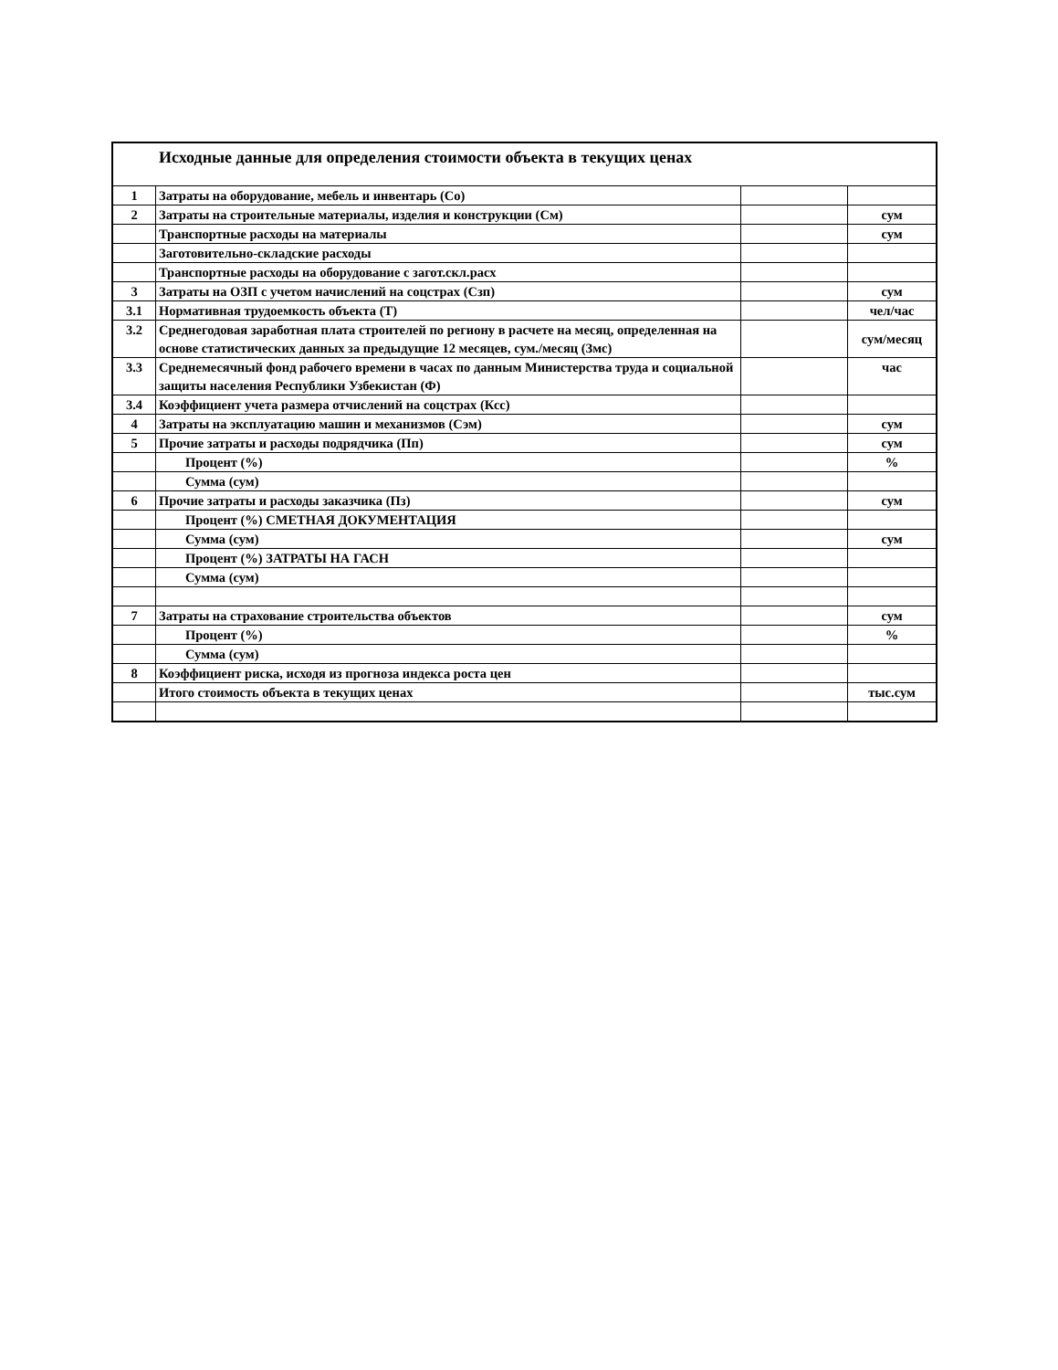| Исходные данные для определения стоимости объекта в текущих ценах | | | |
| --- | --- | --- | --- |
| 1 | Затраты на оборудование, мебель и инвентарь (Со) | | |
| 2 | Затраты на строительные материалы, изделия и конструкции (См) | | сум |
| | Транспортные расходы на материалы | | сум |
| | Заготовительно-складские расходы | | |
| | Транспортные расходы на оборудование с загот.скл.расх | | |
| 3 | Затраты на ОЗП с учетом начислений на соцстрах (Сзп) | | сум |
| 3.1 | Нормативная трудоемкость объекта (Т) | | чел/час |
| 3.2 | Среднегодовая заработная плата строителей по региону в расчете на месяц, определенная на основе статистических данных за предыдущие 12 месяцев, сум./месяц (Змс) | | сум/месяц |
| 3.3 | Среднемесячный фонд рабочего времени в часах по данным Министерства труда и социальной защиты населения Республики Узбекистан (Ф) | | час |
| 3.4 | Коэффициент учета размера отчислений на соцстрах (Ксс) | | |
| 4 | Затраты на эксплуатацию машин и механизмов (Сэм) | | сум |
| 5 | Прочие затраты и расходы подрядчика (Пп) | | сум |
| | Процент (%) | | % |
| | Сумма (сум) | | |
| 6 | Прочие затраты и расходы заказчика (Пз) | | сум |
| | Процент (%) СМЕТНАЯ ДОКУМЕНТАЦИЯ | | |
| | Сумма (сум) | | сум |
| | Процент (%) ЗАТРАТЫ НА ГАСН | | |
| | Сумма (сум) | | |
| 7 | Затраты на страхование строительства объектов | | сум |
| | Процент (%) | | % |
| | Сумма (сум) | | |
| 8 | Коэффициент риска, исходя из прогноза индекса роста цен | | |
| | Итого стоимость объекта в текущих ценах | | тыс.сум |